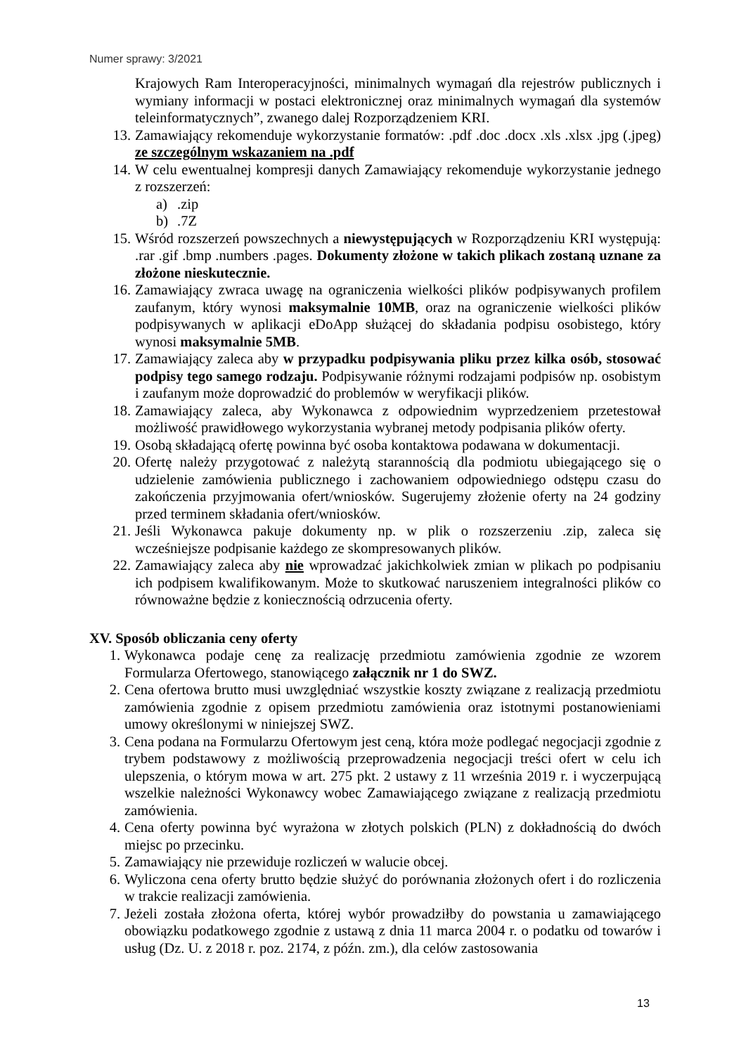Numer sprawy: 3/2021
Krajowych Ram Interoperacyjności, minimalnych wymagań dla rejestrów publicznych i wymiany informacji w postaci elektronicznej oraz minimalnych wymagań dla systemów teleinformatycznych”, zwanego dalej Rozporządzeniem KRI.
13. Zamawiający rekomenduje wykorzystanie formatów: .pdf .doc .docx .xls .xlsx .jpg (.jpeg) ze szczególnym wskazaniem na .pdf
14. W celu ewentualnej kompresji danych Zamawiający rekomenduje wykorzystanie jednego z rozszerzeń:
a).zip
b).7Z
15. Wśród rozszerzeń powszechnych a niewystępujących w Rozporządzeniu KRI występują: .rar .gif .bmp .numbers .pages. Dokumenty złożone w takich plikach zostaną uznane za złożone nieskutecznie.
16. Zamawiający zwraca uwagę na ograniczenia wielkości plików podpisywanych profilem zaufanym, który wynosi maksymalnie 10MB, oraz na ograniczenie wielkości plików podpisywanych w aplikacji eDoApp służącej do składania podpisu osobistego, który wynosi maksymalnie 5MB.
17. Zamawiający zaleca aby w przypadku podpisywania pliku przez kilka osób, stosować podpisy tego samego rodzaju. Podpisywanie różnymi rodzajami podpisów np. osobistym i zaufanym może doprowadzić do problemów w weryfikacji plików.
18. Zamawiający zaleca, aby Wykonawca z odpowiednim wyprzedzeniem przetestował możliwość prawidłowego wykorzystania wybranej metody podpisania plików oferty.
19. Osobą składającą ofertę powinna być osoba kontaktowa podawana w dokumentacji.
20. Ofertę należy przygotować z należytą starannością dla podmiotu ubiegającego się o udzielenie zamówienia publicznego i zachowaniem odpowiedniego odstępu czasu do zakończenia przyjmowania ofert/wniosków. Sugerujemy złożenie oferty na 24 godziny przed terminem składania ofert/wniosków.
21. Jeśli Wykonawca pakuje dokumenty np. w plik o rozszerzeniu .zip, zaleca się wcześniejsze podpisanie każdego ze skompresowanych plików.
22. Zamawiający zaleca aby nie wprowadzać jakichkolwiek zmian w plikach po podpisaniu ich podpisem kwalifikowanym. Może to skutkować naruszeniem integralności plików co równoważne będzie z koniecznością odrzucenia oferty.
XV. Sposób obliczania ceny oferty
1. Wykonawca podaje cenę za realizację przedmiotu zamówienia zgodnie ze wzorem Formularza Ofertowego, stanowiącego załącznik nr 1 do SWZ.
2. Cena ofertowa brutto musi uwzględniać wszystkie koszty związane z realizacją przedmiotu zamówienia zgodnie z opisem przedmiotu zamówienia oraz istotnymi postanowieniami umowy określonymi w niniejszej SWZ.
3. Cena podana na Formularzu Ofertowym jest ceną, która może podlegać negocjacji zgodnie z trybem podstawowy z możliwością przeprowadzenia negocjacji treści ofert w celu ich ulepszenia, o którym mowa w art. 275 pkt. 2 ustawy z 11 września 2019 r. i wyczerpującą wszelkie należności Wykonawcy wobec Zamawiającego związane z realizacją przedmiotu zamówienia.
4. Cena oferty powinna być wyrażona w złotych polskich (PLN) z dokładnością do dwóch miejsc po przecinku.
5. Zamawiający nie przewiduje rozliczeń w walucie obcej.
6. Wyliczona cena oferty brutto będzie służyć do porównania złożonych ofert i do rozliczenia w trakcie realizacji zamówienia.
7. Jeżeli została złożona oferta, której wybór prowadziłby do powstania u zamawiającego obowiązku podatkowego zgodnie z ustawą z dnia 11 marca 2004 r. o podatku od towarów i usług (Dz. U. z 2018 r. poz. 2174, z późn. zm.), dla celów zastosowania
13